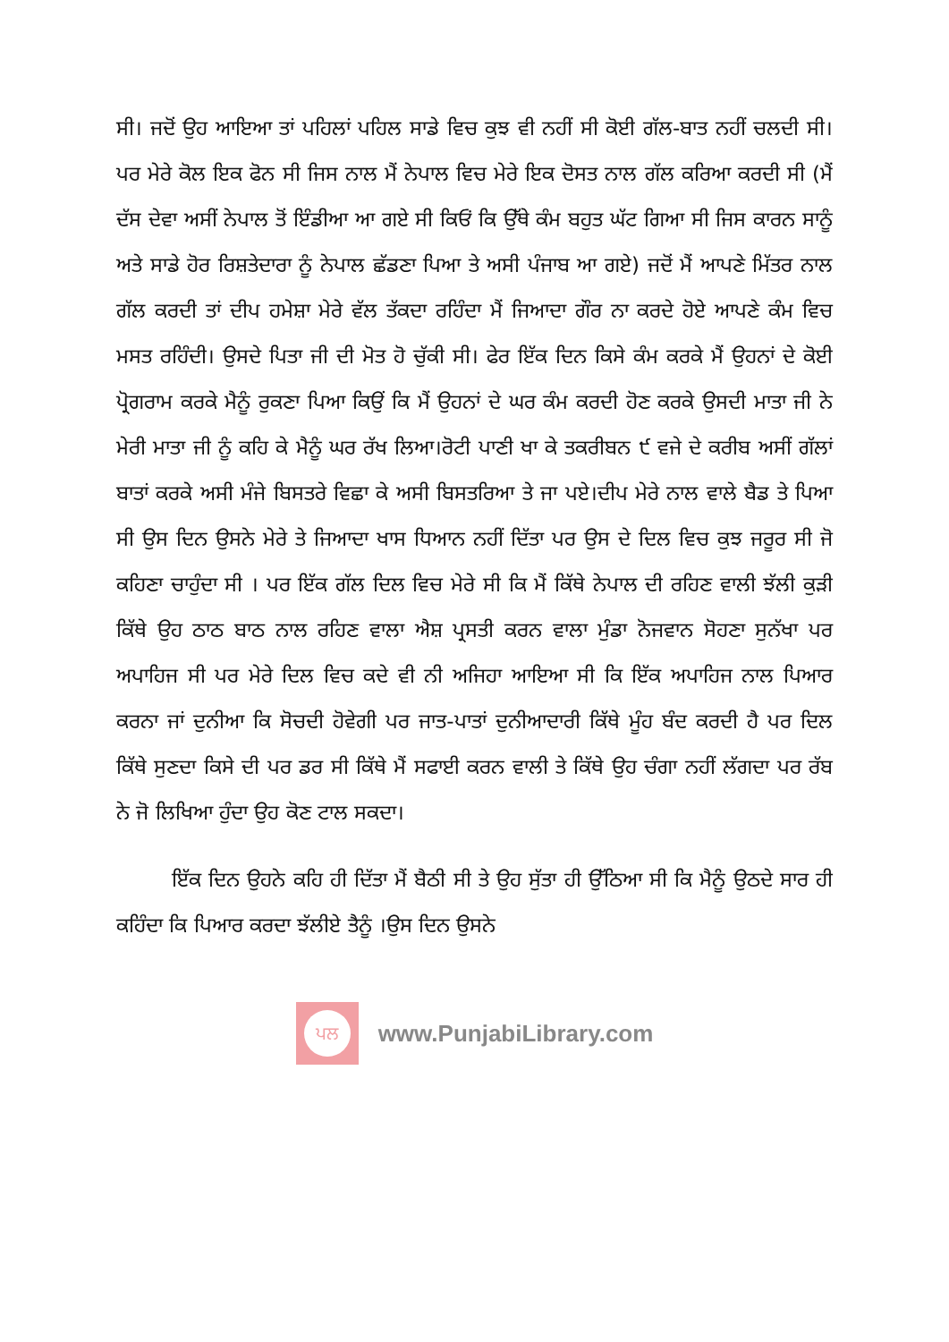ਸੀ। ਜਦੋਂ ਉਹ ਆਇਆ ਤਾਂ ਪਹਿਲਾਂ ਪਹਿਲ ਸਾਡੇ ਵਿਚ ਕੁਝ ਵੀ ਨਹੀਂ ਸੀ ਕੋਈ ਗੱਲ-ਬਾਤ ਨਹੀਂ ਚਲਦੀ ਸੀ। ਪਰ ਮੇਰੇ ਕੋਲ ਇਕ ਫੋਨ ਸੀ ਜਿਸ ਨਾਲ ਮੈਂ ਨੇਪਾਲ ਵਿਚ ਮੇਰੇ ਇਕ ਦੋਸਤ ਨਾਲ ਗੱਲ ਕਰਿਆ ਕਰਦੀ ਸੀ (ਮੈਂ ਦੱਸ ਦੇਵਾ ਅਸੀਂ ਨੇਪਾਲ ਤੋਂ ਇੰਡੀਆ ਆ ਗਏ ਸੀ ਕਿਓਂ ਕਿ ਉੱਥੇ ਕੰਮ ਬਹੁਤ ਘੱਟ ਗਿਆ ਸੀ ਜਿਸ ਕਾਰਨ ਸਾਨੂੰ ਅਤੇ ਸਾਡੇ ਹੋਰ ਰਿਸ਼ਤੇਦਾਰਾ ਨੂੰ ਨੇਪਾਲ ਛੱਡਣਾ ਪਿਆ ਤੇ ਅਸੀ ਪੰਜਾਬ ਆ ਗਏ) ਜਦੋਂ ਮੈਂ ਆਪਣੇ ਮਿੱਤਰ ਨਾਲ ਗੱਲ ਕਰਦੀ ਤਾਂ ਦੀਪ ਹਮੇਸ਼ਾ ਮੇਰੇ ਵੱਲ ਤੱਕਦਾ ਰਹਿੰਦਾ ਮੈਂ ਜਿਆਦਾ ਗੌਰ ਨਾ ਕਰਦੇ ਹੋਏ ਆਪਣੇ ਕੰਮ ਵਿਚ ਮਸਤ ਰਹਿੰਦੀ। ਉਸਦੇ ਪਿਤਾ ਜੀ ਦੀ ਮੋਤ ਹੋ ਚੁੱਕੀ ਸੀ। ਫੇਰ ਇੱਕ ਦਿਨ ਕਿਸੇ ਕੰਮ ਕਰਕੇ ਮੈਂ ਉਹਨਾਂ ਦੇ ਕੋਈ ਪ੍ਰੋਗਰਾਮ ਕਰਕੇ ਮੈਨੂੰ ਰੁਕਣਾ ਪਿਆ ਕਿਉਂ ਕਿ ਮੈਂ ਉਹਨਾਂ ਦੇ ਘਰ ਕੰਮ ਕਰਦੀ ਹੋਣ ਕਰਕੇ ਉਸਦੀ ਮਾਤਾ ਜੀ ਨੇ ਮੇਰੀ ਮਾਤਾ ਜੀ ਨੂੰ ਕਹਿ ਕੇ ਮੈਨੂੰ ਘਰ ਰੱਖ ਲਿਆ।ਰੋਟੀ ਪਾਣੀ ਖਾ ਕੇ ਤਕਰੀਬਨ ੯ ਵਜੇ ਦੇ ਕਰੀਬ ਅਸੀਂ ਗੱਲਾਂ ਬਾਤਾਂ ਕਰਕੇ ਅਸੀ ਮੰਜੇ ਬਿਸਤਰੇ ਵਿਛਾ ਕੇ ਅਸੀ ਬਿਸਤਰਿਆ ਤੇ ਜਾ ਪਏ।ਦੀਪ ਮੇਰੇ ਨਾਲ ਵਾਲੇ ਬੈਡ ਤੇ ਪਿਆ ਸੀ ਉਸ ਦਿਨ ਉਸਨੇ ਮੇਰੇ ਤੇ ਜਿਆਦਾ ਖਾਸ ਧਿਆਨ ਨਹੀਂ ਦਿੱਤਾ ਪਰ ਉਸ ਦੇ ਦਿਲ ਵਿਚ ਕੁਝ ਜਰੂਰ ਸੀ ਜੋ ਕਹਿਣਾ ਚਾਹੁੰਦਾ ਸੀ । ਪਰ ਇੱਕ ਗੱਲ ਦਿਲ ਵਿਚ ਮੇਰੇ ਸੀ ਕਿ ਮੈਂ ਕਿੱਥੇ ਨੇਪਾਲ ਦੀ ਰਹਿਣ ਵਾਲੀ ਝੱਲੀ ਕੁੜੀ ਕਿੱਥੇ ਉਹ ਠਾਠ ਬਾਠ ਨਾਲ ਰਹਿਣ ਵਾਲਾ ਐਸ਼ ਪ੍ਰਸਤੀ ਕਰਨ ਵਾਲਾ ਮੁੰਡਾ ਨੋਜਵਾਨ ਸੋਹਣਾ ਸੁਨੱਖਾ ਪਰ ਅਪਾਹਿਜ ਸੀ ਪਰ ਮੇਰੇ ਦਿਲ ਵਿਚ ਕਦੇ ਵੀ ਨੀ ਅਜਿਹਾ ਆਇਆ ਸੀ ਕਿ ਇੱਕ ਅਪਾਹਿਜ ਨਾਲ ਪਿਆਰ ਕਰਨਾ ਜਾਂ ਦੁਨੀਆ ਕਿ ਸੋਚਦੀ ਹੋਵੇਗੀ ਪਰ ਜਾਤ-ਪਾਤਾਂ ਦੁਨੀਆਦਾਰੀ ਕਿੱਥੇ ਮੂੰਹ ਬੰਦ ਕਰਦੀ ਹੈ ਪਰ ਦਿਲ ਕਿੱਥੇ ਸੁਣਦਾ ਕਿਸੇ ਦੀ ਪਰ ਡਰ ਸੀ ਕਿੱਥੇ ਮੈਂ ਸਫਾਈ ਕਰਨ ਵਾਲੀ ਤੇ ਕਿੱਥੇ ਉਹ ਚੰਗਾ ਨਹੀਂ ਲੱਗਦਾ ਪਰ ਰੱਬ ਨੇ ਜੋ ਲਿਖਿਆ ਹੁੰਦਾ ਉਹ ਕੋਣ ਟਾਲ ਸਕਦਾ।
ਇੱਕ ਦਿਨ ਉਹਨੇ ਕਹਿ ਹੀ ਦਿੱਤਾ ਮੈਂ ਬੈਠੀ ਸੀ ਤੇ ਉਹ ਸੁੱਤਾ ਹੀ ਉੱਠਿਆ ਸੀ ਕਿ ਮੈਨੂੰ ਉਠਦੇ ਸਾਰ ਹੀ ਕਹਿੰਦਾ ਕਿ ਪਿਆਰ ਕਰਦਾ ਝੱਲੀਏ ਤੈਨੂੰ ।ਉਸ ਦਿਨ ਉਸਨੇ
ਪਲ
www.PunjabiLibrary.com